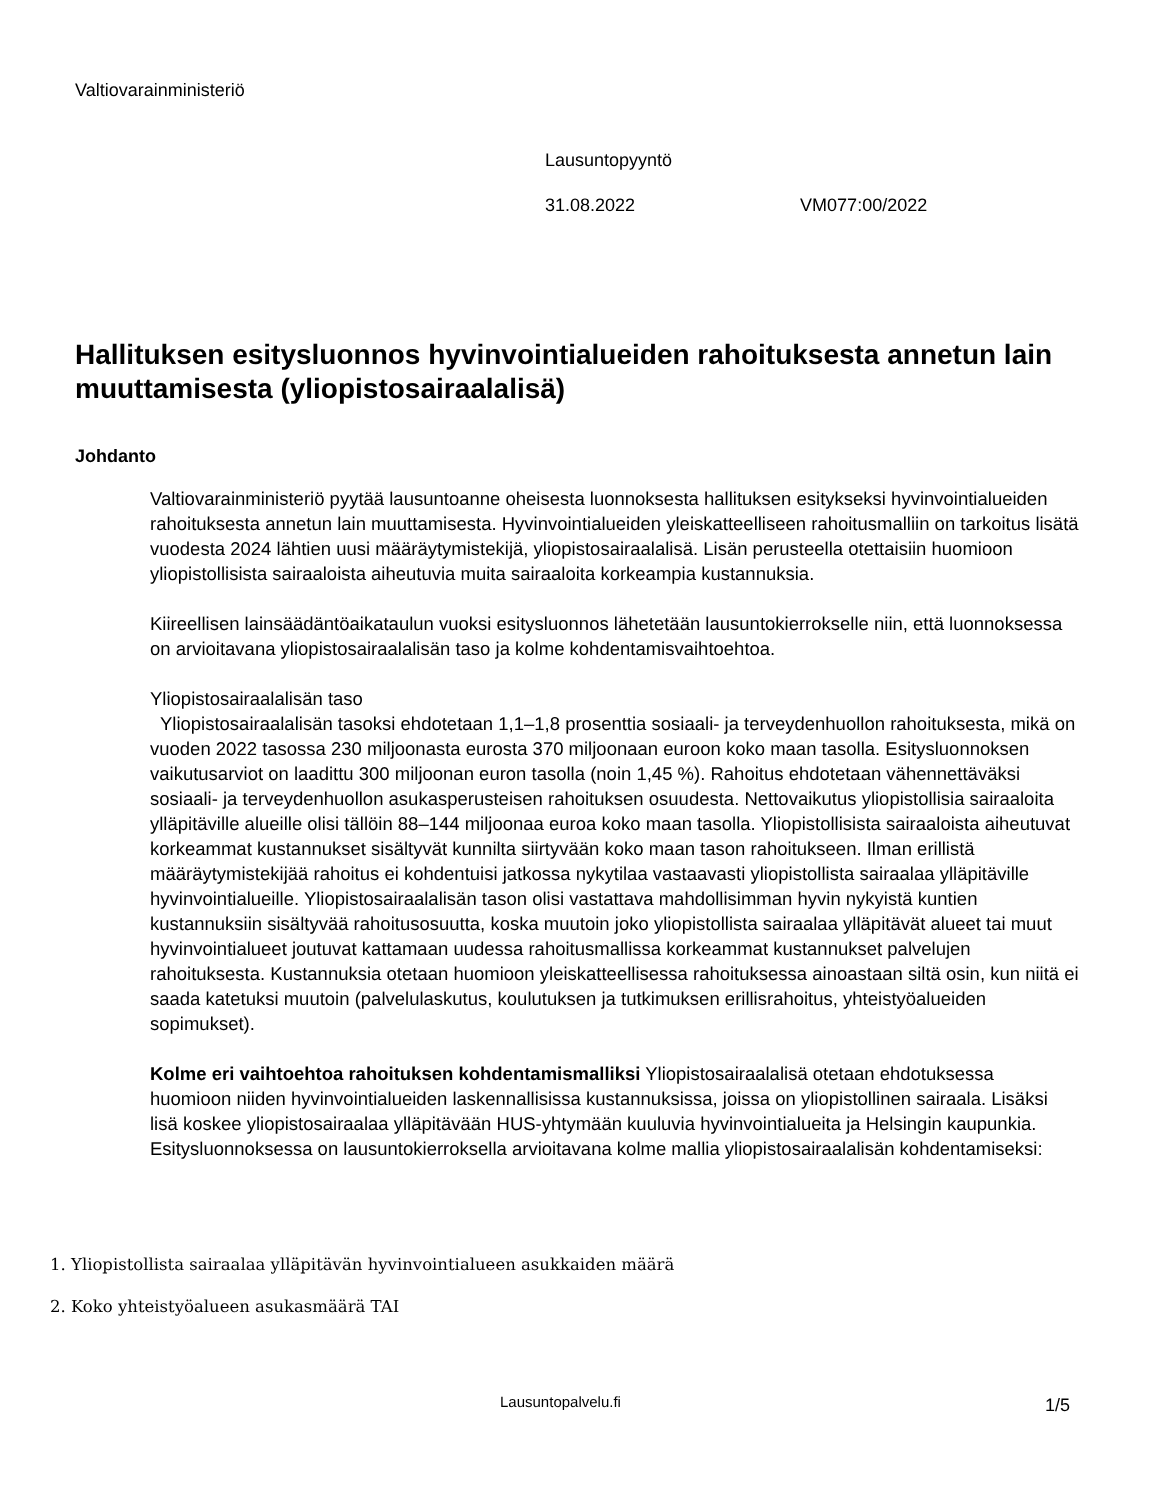Valtiovarainministeriö
Lausuntopyyntö
31.08.2022 VM077:00/2022
Hallituksen esitysluonnos hyvinvointialueiden rahoituksesta annetun lain muuttamisesta (yliopistosairaalalisä)
Johdanto
Valtiovarainministeriö pyytää lausuntoanne oheisesta luonnoksesta hallituksen esitykseksi hyvinvointialueiden rahoituksesta annetun lain muuttamisesta. Hyvinvointialueiden yleiskatteelliseen rahoitusmalliin on tarkoitus lisätä vuodesta 2024 lähtien uusi määräytymistekijä, yliopistosairaalalisä. Lisän perusteella otettaisiin huomioon yliopistollisista sairaaloista aiheutuvia muita sairaaloita korkeampia kustannuksia.
Kiireellisen lainsäädäntöaikataulun vuoksi esitysluonnos lähetetään lausuntokierrokselle niin, että luonnoksessa on arvioitavana yliopistosairaalalisän taso ja kolme kohdentamisvaihtoehtoa.
Yliopistosairaalalisän taso
Yliopistosairaalalisän tasoksi ehdotetaan 1,1–1,8 prosenttia sosiaali- ja terveydenhuollon rahoituksesta, mikä on vuoden 2022 tasossa 230 miljoonasta eurosta 370 miljoonaan euroon koko maan tasolla. Esitysluonnoksen vaikutusarviot on laadittu 300 miljoonan euron tasolla (noin 1,45 %). Rahoitus ehdotetaan vähennettäväksi sosiaali- ja terveydenhuollon asukasperusteisen rahoituksen osuudesta. Nettovaikutus yliopistollisia sairaaloita ylläpitäville alueille olisi tällöin 88–144 miljoonaa euroa koko maan tasolla. Yliopistollisista sairaaloista aiheutuvat korkeammat kustannukset sisältyvät kunnilta siirtyvään koko maan tason rahoitukseen. Ilman erillistä määräytymistekijää rahoitus ei kohdentuisi jatkossa nykytilaa vastaavasti yliopistollista sairaalaa ylläpitäville hyvinvointialueille. Yliopistosairaalalisän tason olisi vastattava mahdollisimman hyvin nykyistä kuntien kustannuksiin sisältyvää rahoitusosuutta, koska muutoin joko yliopistollista sairaalaa ylläpitävät alueet tai muut hyvinvointialueet joutuvat kattamaan uudessa rahoitusmallissa korkeammat kustannukset palvelujen rahoituksesta. Kustannuksia otetaan huomioon yleiskatteellisessa rahoituksessa ainoastaan siltä osin, kun niitä ei saada katetuksi muutoin (palvelulaskutus, koulutuksen ja tutkimuksen erillisrahoitus, yhteistyöalueiden sopimukset).
Kolme eri vaihtoehtoa rahoituksen kohdentamismalliksi Yliopistosairaalalisä otetaan ehdotuksessa huomioon niiden hyvinvointialueiden laskennallisissa kustannuksissa, joissa on yliopistollinen sairaala. Lisäksi lisä koskee yliopistosairaalaa ylläpitävään HUS-yhtymään kuuluvia hyvinvointialueita ja Helsingin kaupunkia. Esitysluonnoksessa on lausuntokierroksella arvioitavana kolme mallia yliopistosairaalalisän kohdentamiseksi:
1. Yliopistollista sairaalaa ylläpitävän hyvinvointialueen asukkaiden määrä
2. Koko yhteistyöalueen asukasmäärä TAI
Lausuntopalvelu.fi 1/5